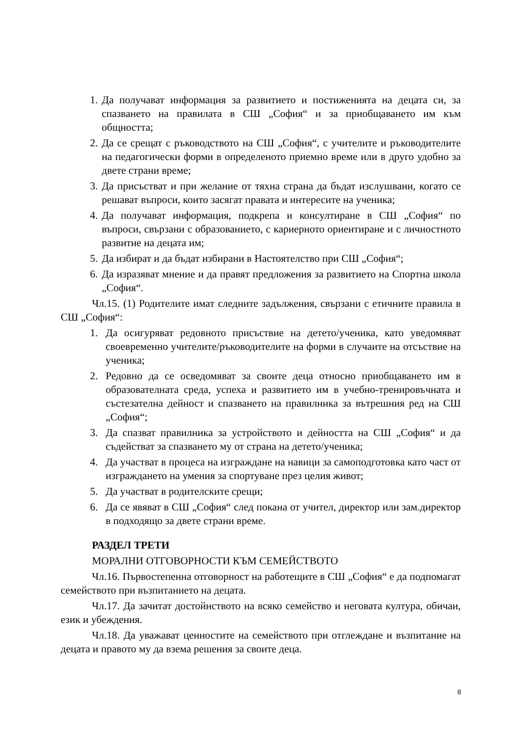1. Да получават информация за развитието и постиженията на децата си, за спазването на правилата в СШ „София“ и за приобщаването им към общността;
2. Да се срещат с ръководството на СШ „София“, с учителите и ръководителите на педагогически форми в определеното приемно време или в друго удобно за двете страни време;
3. Да присъстват и при желание от тяхна страна да бъдат изслушвани, когато се решават въпроси, които засягат правата и интересите на ученика;
4. Да получават информация, подкрепа и консултиране в СШ „София“ по въпроси, свързани с образованието, с кариерното ориентиране и с личностното развитие на децата им;
5. Да избират и да бъдат избирани в Настоятелство при СШ „София“;
6. Да изразяват мнение и да правят предложения за развитието на Спортна школа „София“.
Чл.15. (1) Родителите имат следните задължения, свързани с етичните правила в СШ „София“:
1. Да осигуряват редовното присъствие на детето/ученика, като уведомяват своевременно учителите/ръководителите на форми в случаите на отсъствие на ученика;
2. Редовно да се осведомяват за своите деца относно приобщаването им в образователната среда, успеха и развитието им в учебно-тренировъчната и състезателна дейност и спазването на правилника за вътрешния ред на СШ „София“;
3. Да спазват правилника за устройството и дейността на СШ „София“ и да съдействат за спазването му от страна на детето/ученика;
4. Да участват в процеса на изграждане на навици за самоподготовка като част от изграждането на умения за спортуване през целия живот;
5. Да участват в родителските срещи;
6. Да се явяват в СШ „София“ след покана от учител, директор или зам.директор в подходящо за двете страни време.
РАЗДЕЛ ТРЕТИ
МОРАЛНИ ОТГОВОРНОСТИ КЪМ СЕМЕЙСТВОТО
Чл.16. Първостепенна отговорност на работещите в СШ „София“ е да подпомагат семейството при възпитанието на децата.
Чл.17. Да зачитат достойнството на всяко семейство и неговата култура, обичаи, език и убеждения.
Чл.18. Да уважават ценностите на семейството при отглеждане и възпитание на децата и правото му да взема решения за своите деца.
8